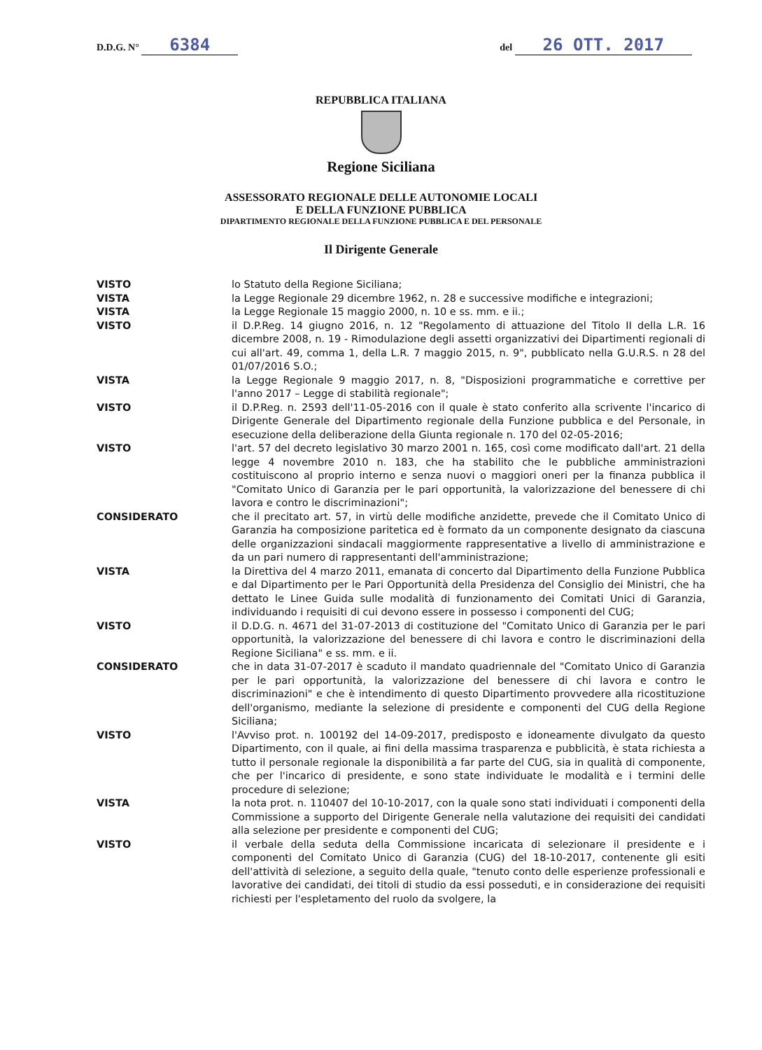D.D.G. N° 6384
del 26 OTT. 2017
REPUBBLICA ITALIANA
Regione Siciliana
ASSESSORATO REGIONALE DELLE AUTONOMIE LOCALI
E DELLA FUNZIONE PUBBLICA
DIPARTIMENTO REGIONALE DELLA FUNZIONE PUBBLICA E DEL PERSONALE
Il Dirigente Generale
VISTO lo Statuto della Regione Siciliana;
VISTA la Legge Regionale 29 dicembre 1962, n. 28 e successive modifiche e integrazioni;
VISTA la Legge Regionale 15 maggio 2000, n. 10 e ss. mm. e ii.;
VISTO il D.P.Reg. 14 giugno 2016, n. 12 "Regolamento di attuazione del Titolo II della L.R. 16 dicembre 2008, n. 19 - Rimodulazione degli assetti organizzativi dei Dipartimenti regionali di cui all'art. 49, comma 1, della L.R. 7 maggio 2015, n. 9", pubblicato nella G.U.R.S. n 28 del 01/07/2016 S.O.;
VISTA la Legge Regionale 9 maggio 2017, n. 8, "Disposizioni programmatiche e correttive per l'anno 2017 – Legge di stabilità regionale";
VISTO il D.P.Reg. n. 2593 dell'11-05-2016 con il quale è stato conferito alla scrivente l'incarico di Dirigente Generale del Dipartimento regionale della Funzione pubblica e del Personale, in esecuzione della deliberazione della Giunta regionale n. 170 del 02-05-2016;
VISTO l'art. 57 del decreto legislativo 30 marzo 2001 n. 165, così come modificato dall'art. 21 della legge 4 novembre 2010 n. 183, che ha stabilito che le pubbliche amministrazioni costituiscono al proprio interno e senza nuovi o maggiori oneri per la finanza pubblica il "Comitato Unico di Garanzia per le pari opportunità, la valorizzazione del benessere di chi lavora e contro le discriminazioni";
CONSIDERATO che il precitato art. 57, in virtù delle modifiche anzidette, prevede che il Comitato Unico di Garanzia ha composizione paritetica ed è formato da un componente designato da ciascuna delle organizzazioni sindacali maggiormente rappresentative a livello di amministrazione e da un pari numero di rappresentanti dell'amministrazione;
VISTA la Direttiva del 4 marzo 2011, emanata di concerto dal Dipartimento della Funzione Pubblica e dal Dipartimento per le Pari Opportunità della Presidenza del Consiglio dei Ministri, che ha dettato le Linee Guida sulle modalità di funzionamento dei Comitati Unici di Garanzia, individuando i requisiti di cui devono essere in possesso i componenti del CUG;
VISTO il D.D.G. n. 4671 del 31-07-2013 di costituzione del "Comitato Unico di Garanzia per le pari opportunità, la valorizzazione del benessere di chi lavora e contro le discriminazioni della Regione Siciliana" e ss. mm. e ii.
CONSIDERATO che in data 31-07-2017 è scaduto il mandato quadriennale del "Comitato Unico di Garanzia per le pari opportunità, la valorizzazione del benessere di chi lavora e contro le discriminazioni" e che è intendimento di questo Dipartimento provvedere alla ricostituzione dell'organismo, mediante la selezione di presidente e componenti del CUG della Regione Siciliana;
VISTO l'Avviso prot. n. 100192 del 14-09-2017, predisposto e idoneamente divulgato da questo Dipartimento, con il quale, ai fini della massima trasparenza e pubblicità, è stata richiesta a tutto il personale regionale la disponibilità a far parte del CUG, sia in qualità di componente, che per l'incarico di presidente, e sono state individuate le modalità e i termini delle procedure di selezione;
VISTA la nota prot. n. 110407 del 10-10-2017, con la quale sono stati individuati i componenti della Commissione a supporto del Dirigente Generale nella valutazione dei requisiti dei candidati alla selezione per presidente e componenti del CUG;
VISTO il verbale della seduta della Commissione incaricata di selezionare il presidente e i componenti del Comitato Unico di Garanzia (CUG) del 18-10-2017, contenente gli esiti dell'attività di selezione, a seguito della quale, "tenuto conto delle esperienze professionali e lavorative dei candidati, dei titoli di studio da essi posseduti, e in considerazione dei requisiti richiesti per l'espletamento del ruolo da svolgere, la